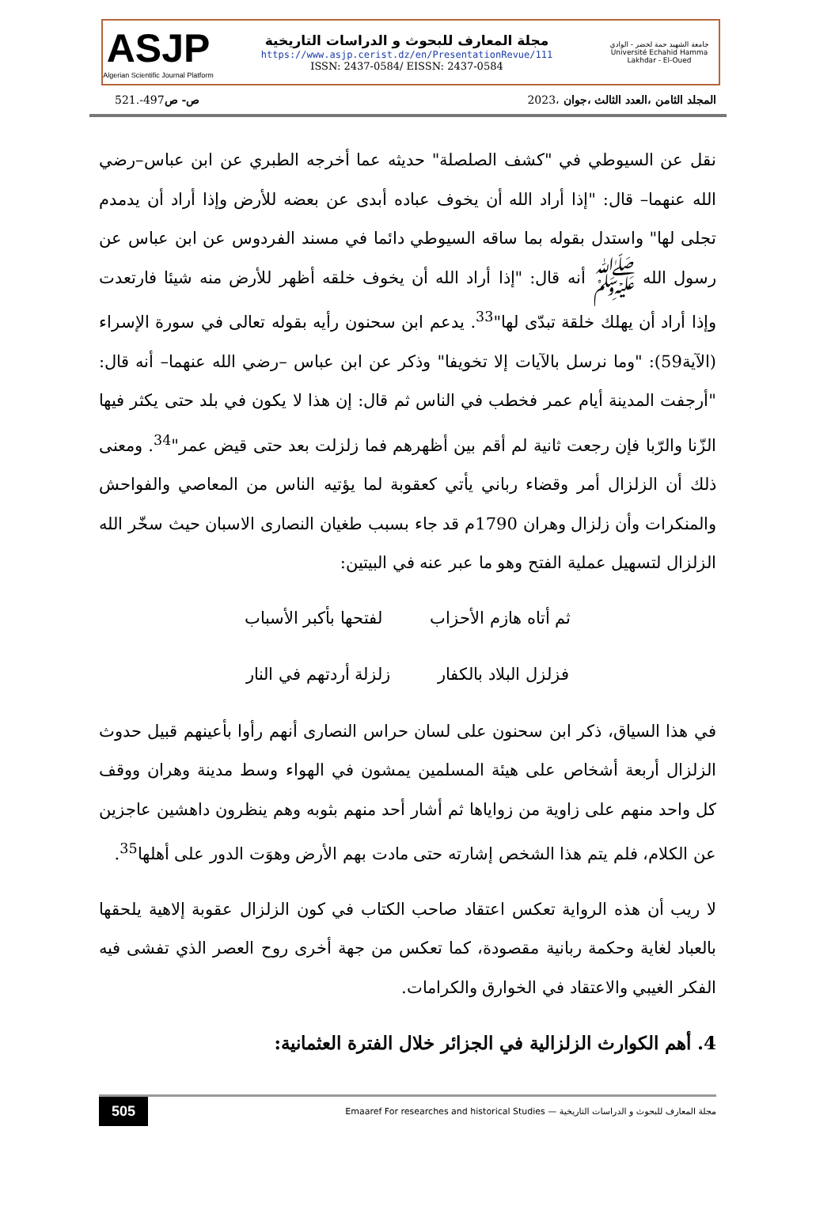ASJP
Algerian Scientific Journal Platform
مجلة المعارف للبحوث و الدراسات التاريخية
https://www.asjp.cerist.dz/en/PresentationRevue/111
ISSN: 2437-0584/ EISSN: 2437-0584
جامعة الشهيد حمة لخضر - الوادي
Université Echahid Hamma Lakhdar - El-Oued
المجلد الثامن ،العدد الثالث ،جوان ،2023 ص- ص497-.521
نقل عن السيوطي في "كشف الصلصلة" حديثه عما أخرجه الطبري عن ابن عباس–رضي الله عنهما– قال: "إذا أراد الله أن يخوف عباده أبدى عن بعضه للأرض وإذا أراد أن يدمدم تجلى لها" واستدل بقوله بما ساقه السيوطي دائما في مسند الفردوس عن ابن عباس عن رسول الله ﷺ أنه قال: "إذا أراد الله أن يخوف خلقه أظهر للأرض منه شيئا فارتعدت وإذا أراد أن يهلك خلقة تبدّى لها"<sup>33</sup>. يدعم ابن سحنون رأيه بقوله تعالى في سورة الإسراء (الآية59): "وما نرسل بالآيات إلا تخويفا" وذكر عن ابن عباس –رضي الله عنهما– أنه قال: "أرجفت المدينة أيام عمر فخطب في الناس ثم قال: إن هذا لا يكون في بلد حتى يكثر فيها الزّنا والرّبا فإن رجعت ثانية لم أقم بين أظهرهم فما زلزلت بعد حتى قيض عمر"<sup>34</sup>. ومعنى ذلك أن الزلزال أمر وقضاء رباني يأتي كعقوبة لما يؤتيه الناس من المعاصي والفواحش والمنكرات وأن زلزال وهران 1790م قد جاء بسبب طغيان النصارى الاسبان حيث سخّر الله الزلزال لتسهيل عملية الفتح وهو ما عبر عنه في البيتين:
ثم أتاه هازم الأحزاب لفتحها بأكبر الأسباب
فزلزل البلاد بالكفار زلزلة أردتهم في النار
في هذا السياق، ذكر ابن سحنون على لسان حراس النصارى أنهم رأوا بأعينهم قبيل حدوث الزلزال أربعة أشخاص على هيئة المسلمين يمشون في الهواء وسط مدينة وهران ووقف كل واحد منهم على زاوية من زواياها ثم أشار أحد منهم بثوبه وهم ينظرون داهشين عاجزين عن الكلام، فلم يتم هذا الشخص إشارته حتى مادت بهم الأرض وهوَت الدور على أهلها<sup>35</sup>.
لا ريب أن هذه الرواية تعكس اعتقاد صاحب الكتاب في كون الزلزال عقوبة إلاهية يلحقها بالعباد لغاية وحكمة ربانية مقصودة، كما تعكس من جهة أخرى روح العصر الذي تفشى فيه الفكر الغيبي والاعتقاد في الخوارق والكرامات.
4. أهم الكوارث الزلزالية في الجزائر خلال الفترة العثمانية:
505 Emaaref For researches and historical Studies — مجلة المعارف للبحوث و الدراسات التاريخية